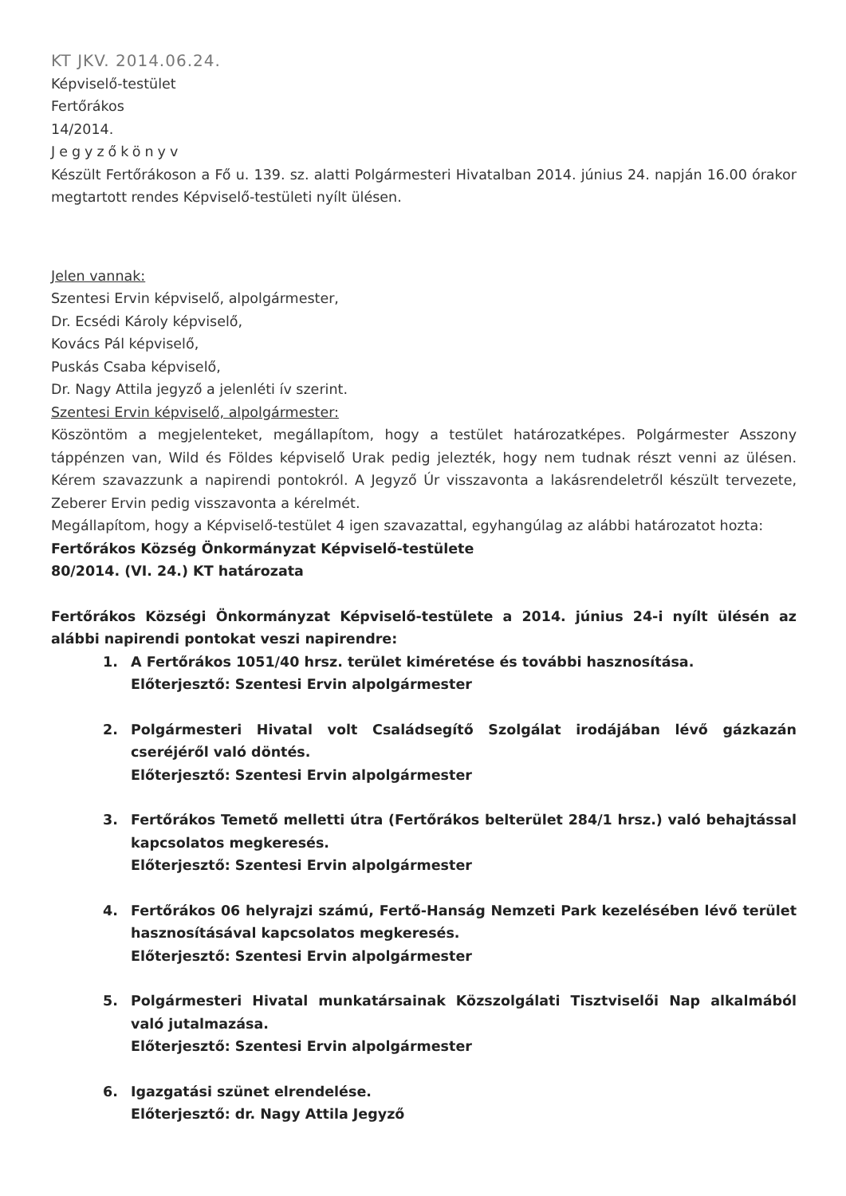KT JKV. 2014.06.24.
Képviselő-testület
Fertőrákos
14/2014.
Jegyzőkönyv
Készült Fertőrákoson a Fő u. 139. sz. alatti Polgármesteri Hivatalban 2014. június 24. napján 16.00 órakor megtartott rendes Képviselő-testületi nyílt ülésen.
Jelen vannak:
Szentesi Ervin képviselő, alpolgármester,
Dr. Ecsédi Károly képviselő,
Kovács Pál képviselő,
Puskás Csaba képviselő,
Dr. Nagy Attila jegyző a jelenléti ív szerint.
Szentesi Ervin képviselő, alpolgármester:
Köszöntöm a megjelenteket, megállapítom, hogy a testület határozatképes. Polgármester Asszony táppénzen van, Wild és Földes képviselő Urak pedig jelezték, hogy nem tudnak részt venni az ülésen. Kérem szavazzunk a napirendi pontokról. A Jegyző Úr visszavonta a lakásrendeletről készült tervezete, Zeberer Ervin pedig visszavonta a kérelmét.
Megállapítom, hogy a Képviselő-testület 4 igen szavazattal, egyhangúlag az alábbi határozatot hozta:
Fertőrákos Község Önkormányzat Képviselő-testülete
80/2014. (VI. 24.) KT határozata
Fertőrákos Községi Önkormányzat Képviselő-testülete a 2014. június 24-i nyílt ülésén az alábbi napirendi pontokat veszi napirendre:
1. A Fertőrákos 1051/40 hrsz. terület kiméretése és további hasznosítása.
Előterjesztő: Szentesi Ervin alpolgármester
2. Polgármesteri Hivatal volt Családsegítő Szolgálat irodájában lévő gázkazán cseréjéről való döntés.
Előterjesztő: Szentesi Ervin alpolgármester
3. Fertőrákos Temető melletti útra (Fertőrákos belterület 284/1 hrsz.) való behajtással kapcsolatos megkeresés.
Előterjesztő: Szentesi Ervin alpolgármester
4. Fertőrákos 06 helyrajzi számú, Fertő-Hanság Nemzeti Park kezelésében lévő terület hasznosításával kapcsolatos megkeresés.
Előterjesztő: Szentesi Ervin alpolgármester
5. Polgármesteri Hivatal munkatársainak Közszolgálati Tisztviselői Nap alkalmából való jutalmazása.
Előterjesztő: Szentesi Ervin alpolgármester
6. Igazgatási szünet elrendelése.
Előterjesztő: dr. Nagy Attila Jegyző